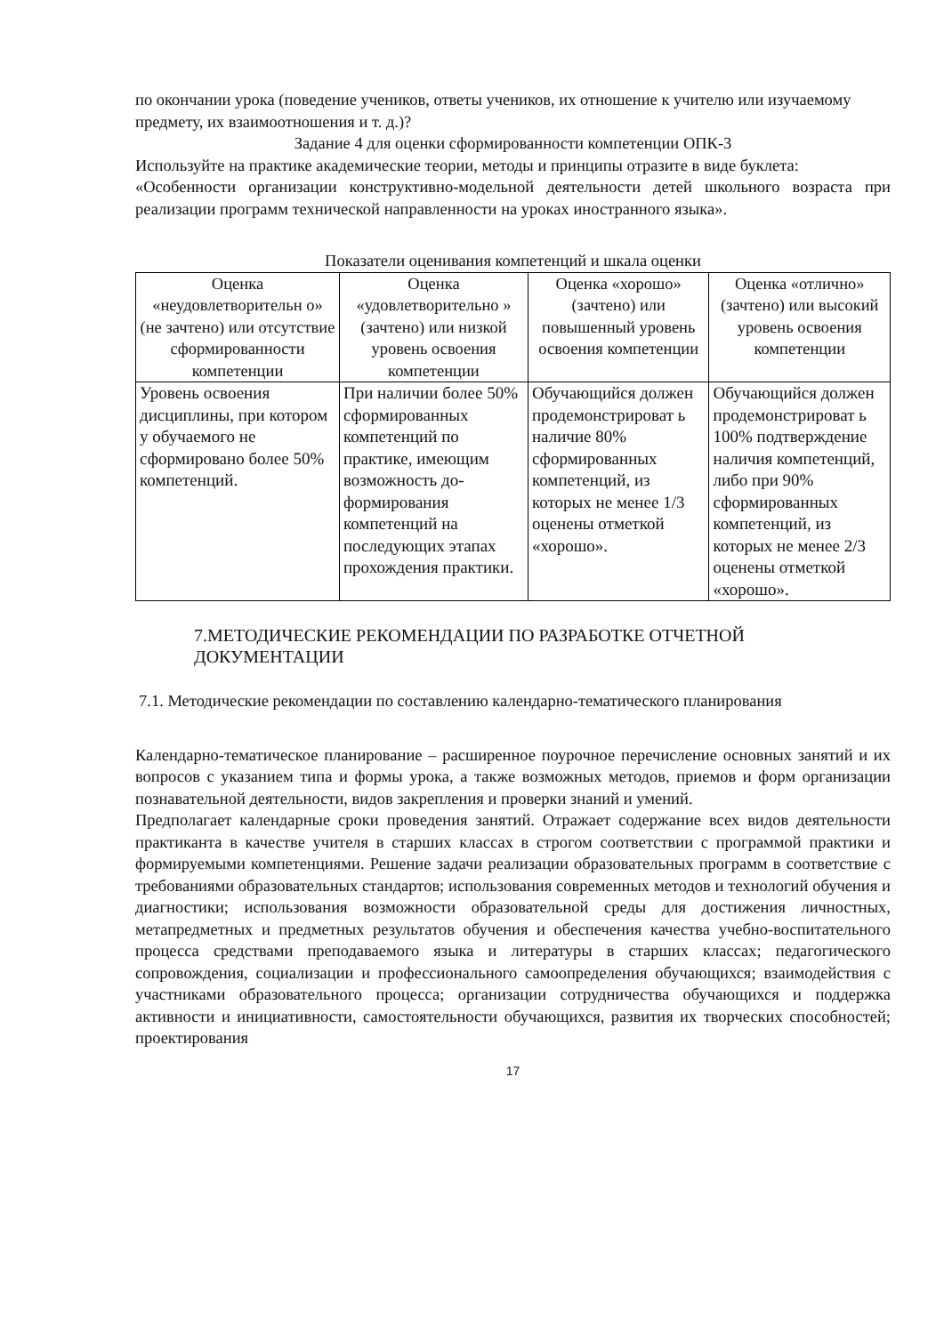по окончании урока (поведение учеников, ответы учеников, их отношение к учителю или изучаемому предмету, их взаимоотношения и т. д.)?
Задание 4 для оценки сформированности компетенции ОПК-3
Используйте на практике академические теории, методы и принципы отразите в виде буклета:
«Особенности организации конструктивно-модельной деятельности детей школьного возраста при реализации программ технической направленности на уроках иностранного языка».
Показатели оценивания компетенций и шкала оценки
| Оценка «неудовлетворительн о» (не зачтено) или отсутствие сформированности компетенции | Оценка «удовлетворительно » (зачтено) или низкой уровень освоения компетенции | Оценка «хорошо» (зачтено) или повышенный уровень освоения компетенции | Оценка «отлично» (зачтено) или высокий уровень освоения компетенции |
| --- | --- | --- | --- |
| Уровень освоения дисциплины, при котором у обучаемого не сформировано более 50% компетенций. | При наличии более 50% сформированных компетенций по практике, имеющим возможность до-формирования компетенций на последующих этапах прохождения практики. | Обучающийся должен продемонстрироват ь наличие 80% сформированных компетенций, из которых не менее 1/3 оценены отметкой «хорошо». | Обучающийся должен продемонстрироват ь 100% подтверждение наличия компетенций, либо при 90% сформированных компетенций, из которых не менее 2/3 оценены отметкой «хорошо». |
7.МЕТОДИЧЕСКИЕ РЕКОМЕНДАЦИИ ПО РАЗРАБОТКЕ ОТЧЕТНОЙ ДОКУМЕНТАЦИИ
7.1. Методические рекомендации по составлению календарно-тематического планирования
Календарно-тематическое планирование – расширенное поурочное перечисление основных занятий и их вопросов с указанием типа и формы урока, а также возможных методов, приемов и форм организации познавательной деятельности, видов закрепления и проверки знаний и умений.
Предполагает календарные сроки проведения занятий. Отражает содержание всех видов деятельности практиканта в качестве учителя в старших классах в строгом соответствии с программой практики и формируемыми компетенциями. Решение задачи реализации образовательных программ в соответствие с требованиями образовательных стандартов; использования современных методов и технологий обучения и диагностики; использования возможности образовательной среды для достижения личностных, метапредметных и предметных результатов обучения и обеспечения качества учебно-воспитательного процесса средствами преподаваемого языка и литературы в старших классах; педагогического сопровождения, социализации и профессионального самоопределения обучающихся; взаимодействия с участниками образовательного процесса; организации сотрудничества обучающихся и поддержка активности и инициативности, самостоятельности обучающихся, развития их творческих способностей; проектирования
17